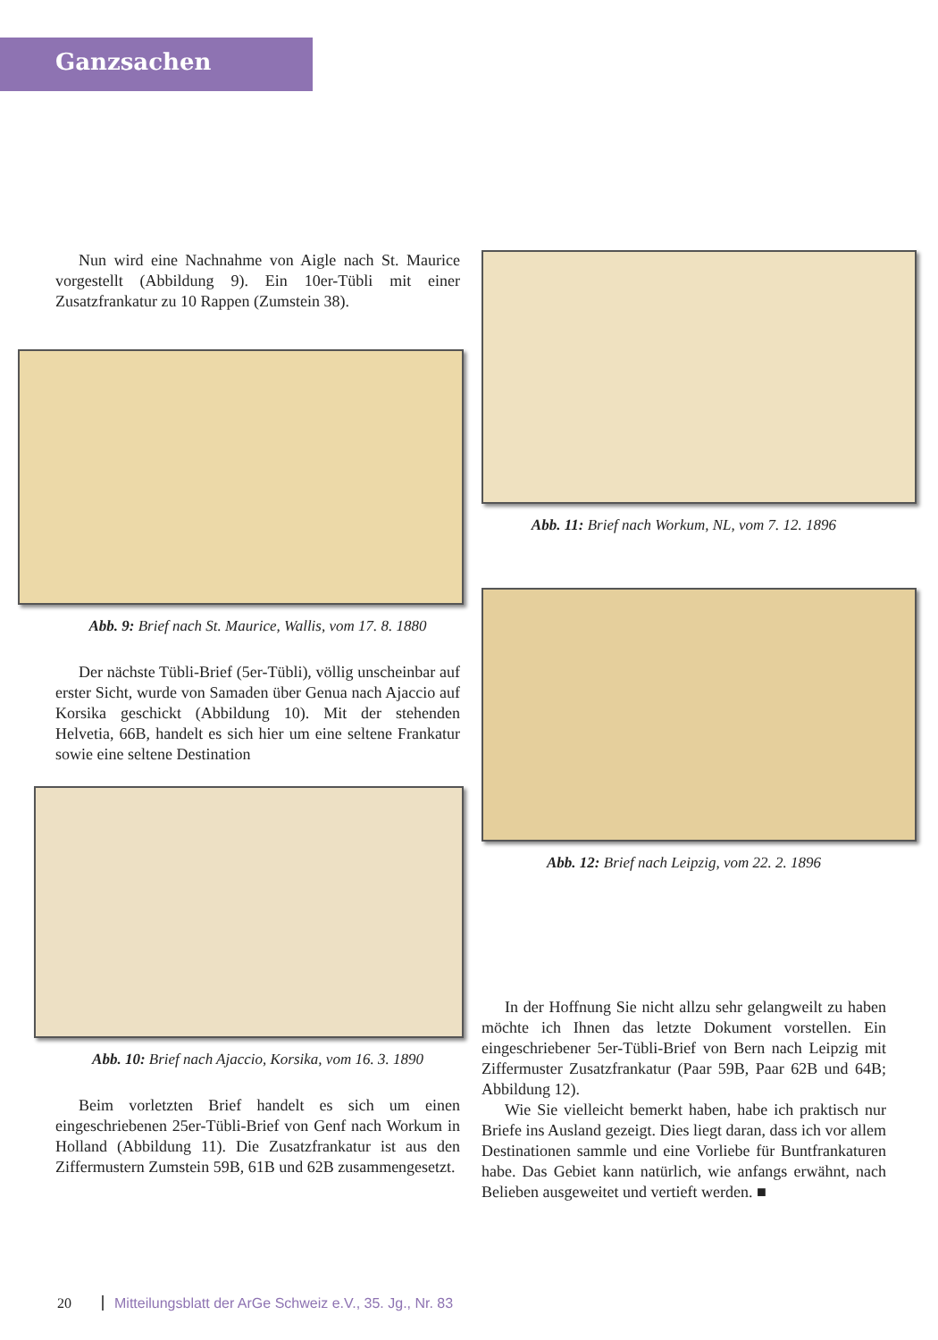Ganzsachen
Nun wird eine Nachnahme von Aigle nach St. Maurice vorgestellt (Abbildung 9). Ein 10er-Tübli mit einer Zusatzfrankatur zu 10 Rappen (Zumstein 38).
Abb. 9: Brief nach St. Maurice, Wallis, vom 17. 8. 1880
Der nächste Tübli-Brief (5er-Tübli), völlig unscheinbar auf erster Sicht, wurde von Samaden über Genua nach Ajaccio auf Korsika geschickt (Abbildung 10). Mit der stehenden Helvetia, 66B, handelt es sich hier um eine seltene Frankatur sowie eine seltene Destination
Abb. 10: Brief nach Ajaccio, Korsika, vom 16. 3. 1890
Beim vorletzten Brief handelt es sich um einen eingeschriebenen 25er-Tübli-Brief von Genf nach Workum in Holland (Abbildung 11). Die Zusatzfrankatur ist aus den Ziffermustern Zumstein 59B, 61B und 62B zusammengesetzt.
Abb. 11: Brief nach Workum, NL, vom 7. 12. 1896
Abb. 12: Brief nach Leipzig, vom 22. 2. 1896
In der Hoffnung Sie nicht allzu sehr gelangweilt zu haben möchte ich Ihnen das letzte Dokument vorstellen. Ein eingeschriebener 5er-Tübli-Brief von Bern nach Leipzig mit Ziffermuster Zusatzfrankatur (Paar 59B, Paar 62B und 64B; Abbildung 12).
Wie Sie vielleicht bemerkt haben, habe ich praktisch nur Briefe ins Ausland gezeigt. Dies liegt daran, dass ich vor allem Destinationen sammle und eine Vorliebe für Buntfrankaturen habe. Das Gebiet kann natürlich, wie anfangs erwähnt, nach Belieben ausgeweitet und vertieft werden. ■
20 Mitteilungsblatt der ArGe Schweiz e.V., 35. Jg., Nr. 83